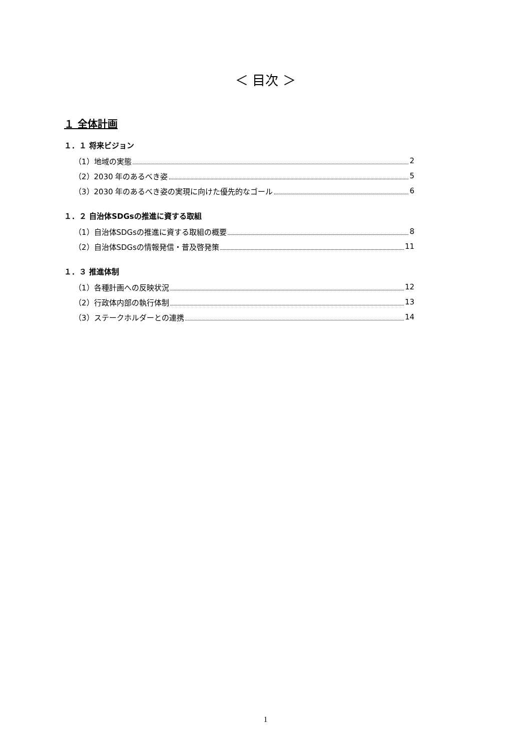＜ 目次 ＞
１ 全体計画
１．１ 将来ビジョン
（1）地域の実態 2
（2）2030 年のあるべき姿 5
（3）2030 年のあるべき姿の実現に向けた優先的なゴール 6
１．２ 自治体SDGsの推進に資する取組
（1）自治体SDGsの推進に資する取組の概要 8
（2）自治体SDGsの情報発信・普及啓発策 11
１．３ 推進体制
（1）各種計画への反映状況 12
（2）行政体内部の執行体制 13
（3）ステークホルダーとの連携 14
1